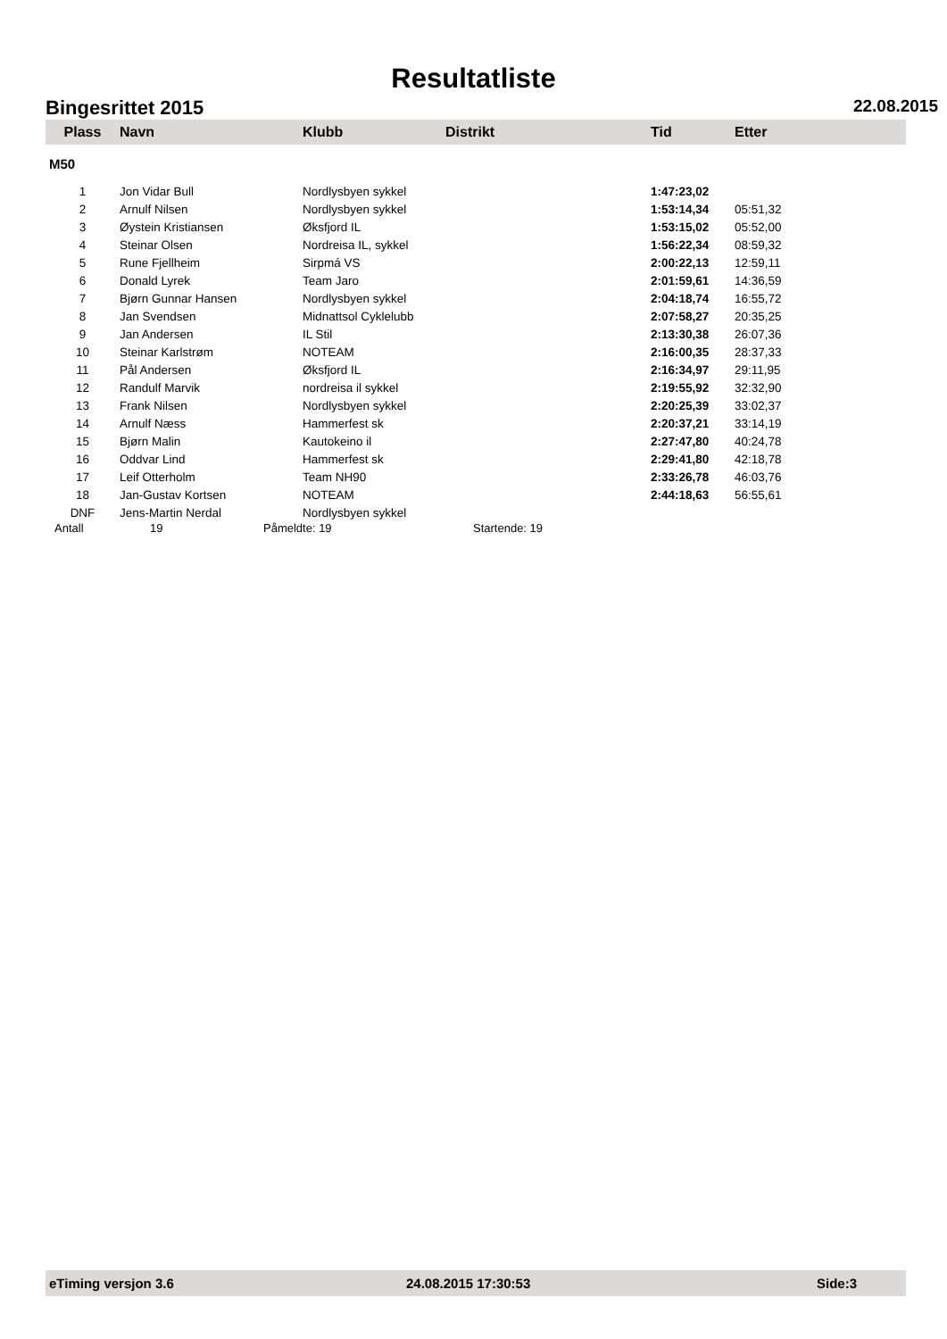Resultatliste
Bingesrittet 2015 22.08.2015
| Plass | Navn | Klubb | Distrikt | Tid | Etter |
| --- | --- | --- | --- | --- | --- |
| M50 | | | | | |
| 1 | Jon Vidar Bull | Nordlysbyen sykkel | | 1:47:23,02 | |
| 2 | Arnulf Nilsen | Nordlysbyen sykkel | | 1:53:14,34 | 05:51,32 |
| 3 | Øystein Kristiansen | Øksfjord IL | | 1:53:15,02 | 05:52,00 |
| 4 | Steinar Olsen | Nordreisa IL, sykkel | | 1:56:22,34 | 08:59,32 |
| 5 | Rune Fjellheim | Sirpmá VS | | 2:00:22,13 | 12:59,11 |
| 6 | Donald Lyrek | Team Jaro | | 2:01:59,61 | 14:36,59 |
| 7 | Bjørn Gunnar Hansen | Nordlysbyen sykkel | | 2:04:18,74 | 16:55,72 |
| 8 | Jan Svendsen | Midnattsol Cyklelubb | | 2:07:58,27 | 20:35,25 |
| 9 | Jan Andersen | IL Stil | | 2:13:30,38 | 26:07,36 |
| 10 | Steinar Karlstrøm | NOTEAM | | 2:16:00,35 | 28:37,33 |
| 11 | Pål Andersen | Øksfjord IL | | 2:16:34,97 | 29:11,95 |
| 12 | Randulf Marvik | nordreisa il sykkel | | 2:19:55,92 | 32:32,90 |
| 13 | Frank Nilsen | Nordlysbyen sykkel | | 2:20:25,39 | 33:02,37 |
| 14 | Arnulf Næss | Hammerfest sk | | 2:20:37,21 | 33:14,19 |
| 15 | Bjørn Malin | Kautokeino il | | 2:27:47,80 | 40:24,78 |
| 16 | Oddvar Lind | Hammerfest sk | | 2:29:41,80 | 42:18,78 |
| 17 | Leif Otterholm | Team NH90 | | 2:33:26,78 | 46:03,76 |
| 18 | Jan-Gustav Kortsen | NOTEAM | | 2:44:18,63 | 56:55,61 |
| DNF | Jens-Martin Nerdal | Nordlysbyen sykkel | | | |
Antall 19 Påmeldte: 19 Startende: 19
eTiming versjon 3.6 24.08.2015 17:30:53 Side:3